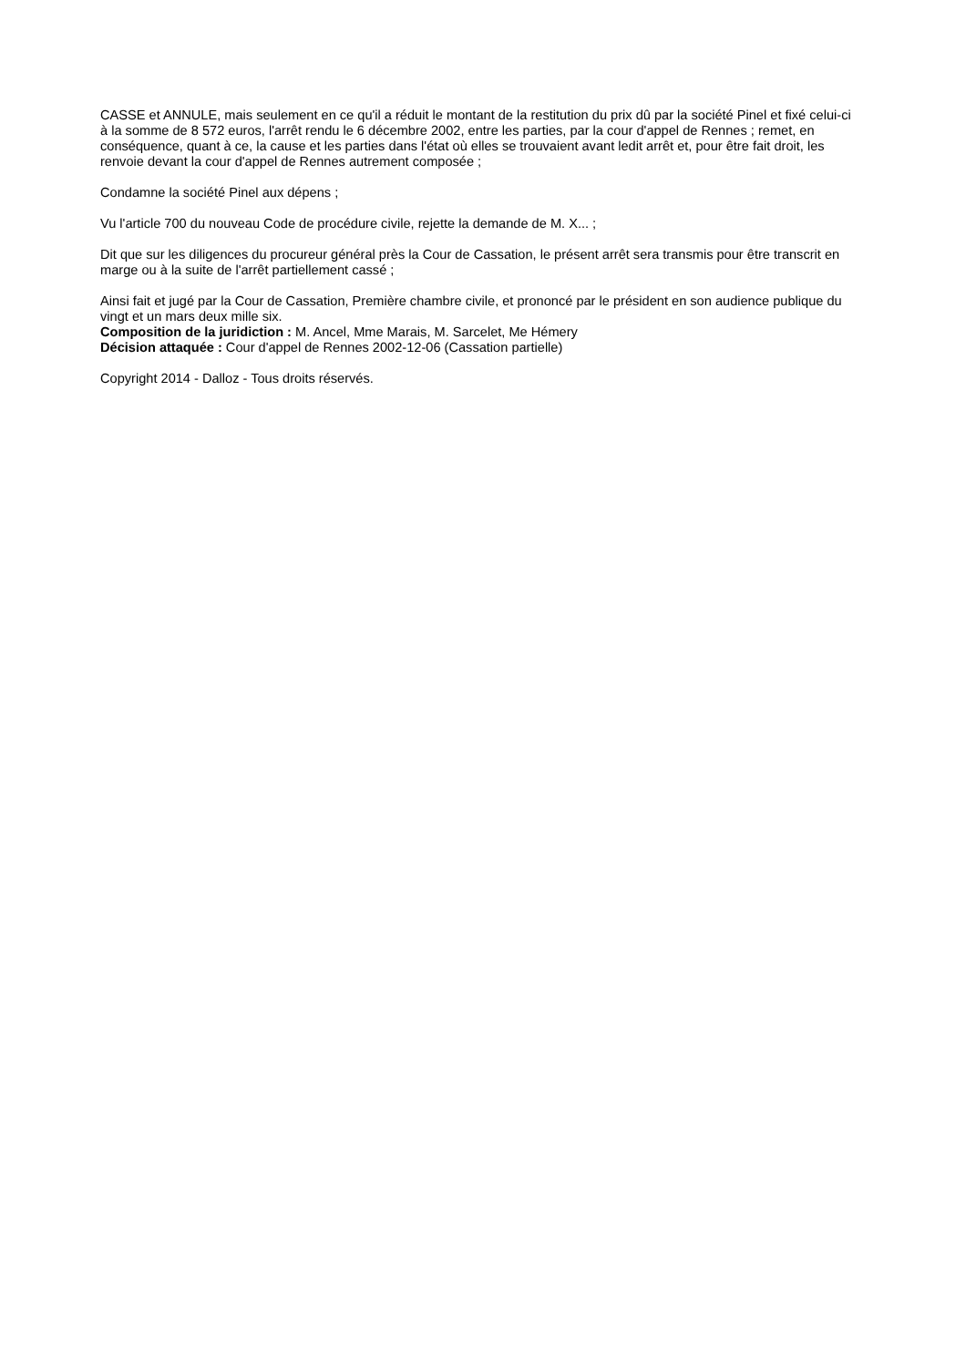CASSE et ANNULE, mais seulement en ce qu'il a réduit le montant de la restitution du prix dû par la société Pinel et fixé celui-ci à la somme de 8 572 euros, l'arrêt rendu le 6 décembre 2002, entre les parties, par la cour d'appel de Rennes ; remet, en conséquence, quant à ce, la cause et les parties dans l'état où elles se trouvaient avant ledit arrêt et, pour être fait droit, les renvoie devant la cour d'appel de Rennes autrement composée ;
Condamne la société Pinel aux dépens ;
Vu l'article 700 du nouveau Code de procédure civile, rejette la demande de M. X... ;
Dit que sur les diligences du procureur général près la Cour de Cassation, le présent arrêt sera transmis pour être transcrit en marge ou à la suite de l'arrêt partiellement cassé ;
Ainsi fait et jugé par la Cour de Cassation, Première chambre civile, et prononcé par le président en son audience publique du vingt et un mars deux mille six.
Composition de la juridiction : M. Ancel, Mme Marais, M. Sarcelet, Me Hémery
Décision attaquée : Cour d'appel de Rennes 2002-12-06 (Cassation partielle)
Copyright 2014 - Dalloz - Tous droits réservés.